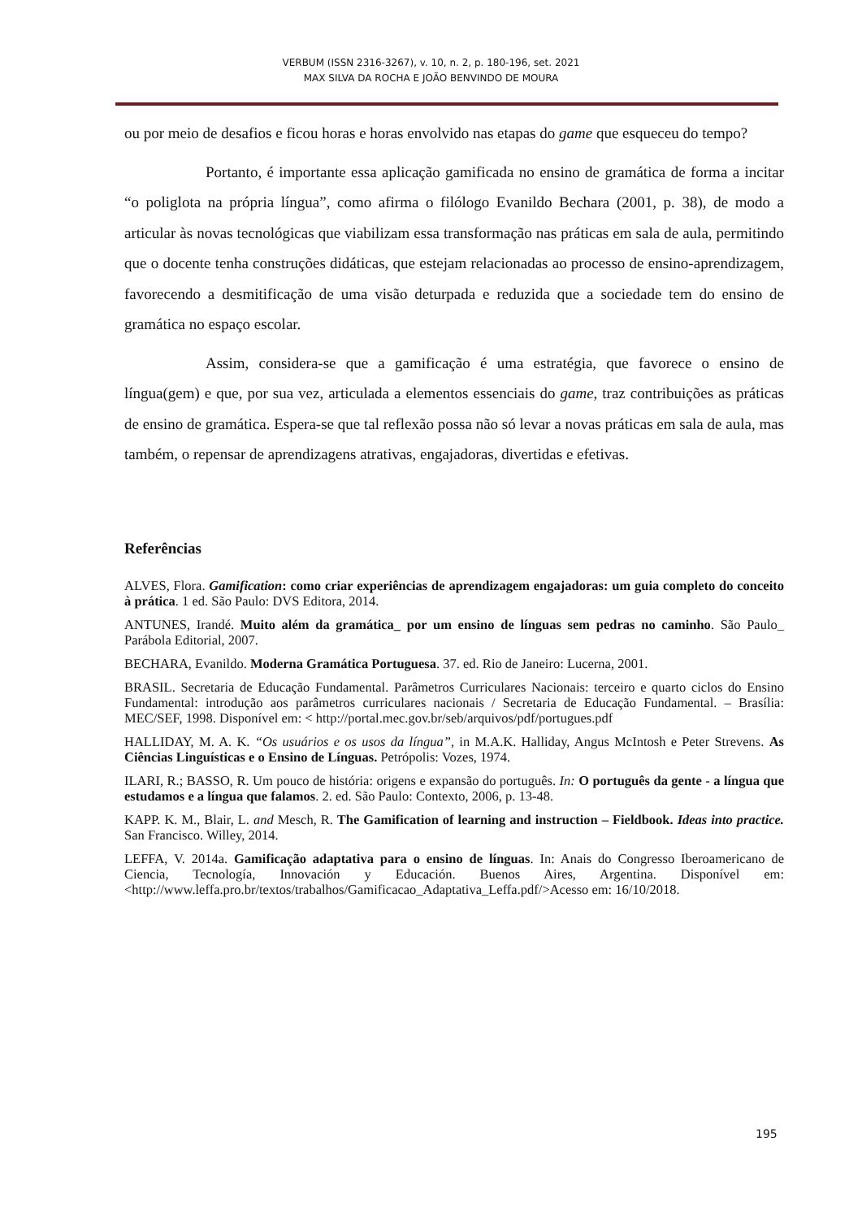VERBUM (ISSN 2316-3267), v. 10, n. 2, p. 180-196, set. 2021
MAX SILVA DA ROCHA E JOÃO BENVINDO DE MOURA
ou por meio de desafios e ficou horas e horas envolvido nas etapas do game que esqueceu do tempo?
Portanto, é importante essa aplicação gamificada no ensino de gramática de forma a incitar “o poliglota na própria língua”, como afirma o filólogo Evanildo Bechara (2001, p. 38), de modo a articular às novas tecnológicas que viabilizam essa transformação nas práticas em sala de aula, permitindo que o docente tenha construções didáticas, que estejam relacionadas ao processo de ensino-aprendizagem, favorecendo a desmitificação de uma visão deturpada e reduzida que a sociedade tem do ensino de gramática no espaço escolar.
Assim, considera-se que a gamificação é uma estratégia, que favorece o ensino de língua(gem) e que, por sua vez, articulada a elementos essenciais do game, traz contribuições as práticas de ensino de gramática. Espera-se que tal reflexão possa não só levar a novas práticas em sala de aula, mas também, o repensar de aprendizagens atrativas, engajadoras, divertidas e efetivas.
Referências
ALVES, Flora. Gamification: como criar experiências de aprendizagem engajadoras: um guia completo do conceito à prática. 1 ed. São Paulo: DVS Editora, 2014.
ANTUNES, Irandé. Muito além da gramática_ por um ensino de línguas sem pedras no caminho. São Paulo_ Parábola Editorial, 2007.
BECHARA, Evanildo. Moderna Gramática Portuguesa. 37. ed. Rio de Janeiro: Lucerna, 2001.
BRASIL. Secretaria de Educação Fundamental. Parâmetros Curriculares Nacionais: terceiro e quarto ciclos do Ensino Fundamental: introdução aos parâmetros curriculares nacionais / Secretaria de Educação Fundamental. – Brasília: MEC/SEF, 1998. Disponível em: < http://portal.mec.gov.br/seb/arquivos/pdf/portugues.pdf
HALLIDAY, M. A. K. “Os usuários e os usos da língua”, in M.A.K. Halliday, Angus McIntosh e Peter Strevens. As Ciências Linguísticas e o Ensino de Línguas. Petrópolis: Vozes, 1974.
ILARI, R.; BASSO, R. Um pouco de história: origens e expansão do português. In: O português da gente - a língua que estudamos e a língua que falamos. 2. ed. São Paulo: Contexto, 2006, p. 13-48.
KAPP. K. M., Blair, L. and Mesch, R. The Gamification of learning and instruction – Fieldbook. Ideas into practice. San Francisco. Willey, 2014.
LEFFA, V. 2014a. Gamificação adaptativa para o ensino de línguas. In: Anais do Congresso Iberoamericano de Ciencia, Tecnología, Innovación y Educación. Buenos Aires, Argentina. Disponível em: <http://www.leffa.pro.br/textos/trabalhos/Gamificacao_Adaptativa_Leffa.pdf/>Acesso em: 16/10/2018.
195